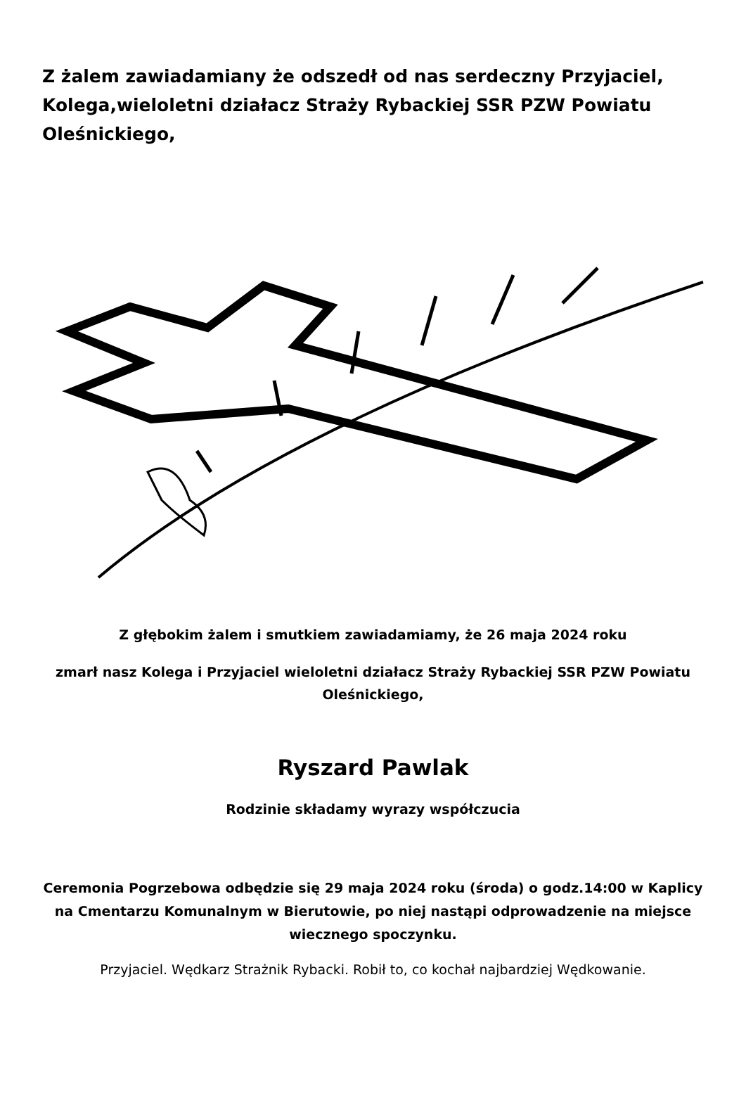Z żalem zawiadamiany że odszedł od nas serdeczny Przyjaciel, Kolega,wieloletni działacz Straży Rybackiej SSR PZW Powiatu Oleśnickiego,
Z głębokim żalem i smutkiem zawiadamiamy, że 26 maja 2024 roku
zmarł nasz Kolega i Przyjaciel wieloletni działacz Straży Rybackiej SSR PZW Powiatu Oleśnickiego,
Ryszard Pawlak
Rodzinie składamy wyrazy współczucia
Ceremonia Pogrzebowa odbędzie się 29 maja 2024 roku (środa) o godz.14:00 w Kaplicy na Cmentarzu Komunalnym w Bierutowie, po niej nastąpi odprowadzenie na miejsce wiecznego spoczynku.
Przyjaciel. Wędkarz Strażnik Rybacki. Robił to, co kochał najbardziej Wędkowanie.